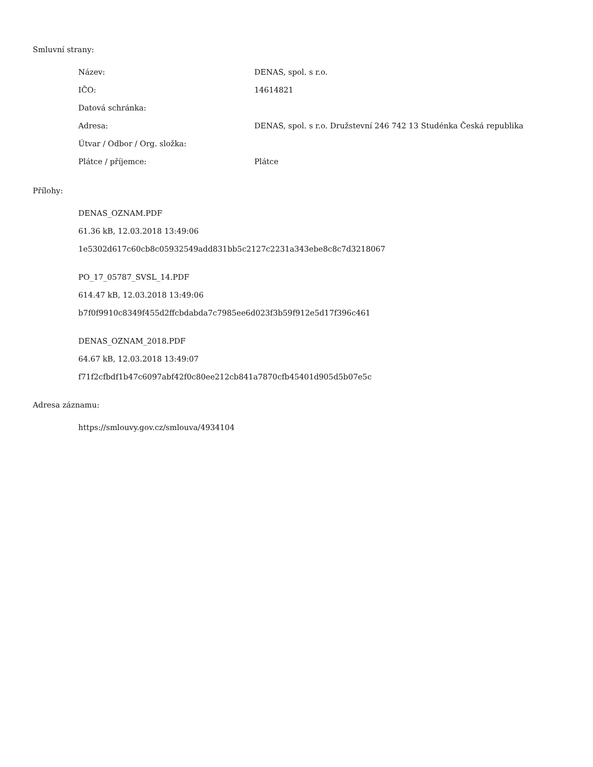Smluvní strany:
| Název: | DENAS, spol. s r.o. |
| IČO: | 14614821 |
| Datová schránka: | |
| Adresa: | DENAS, spol. s r.o. Družstevní 246 742 13 Studénka Česká republika |
| Útvar / Odbor / Org. složka: | |
| Plátce / příjemce: | Plátce |
Přílohy:
DENAS_OZNAM.PDF
61.36 kB, 12.03.2018 13:49:06
1e5302d617c60cb8c05932549add831bb5c2127c2231a343ebe8c8c7d3218067
PO_17_05787_SVSL_14.PDF
614.47 kB, 12.03.2018 13:49:06
b7f0f9910c8349f455d2ffcbdabda7c7985ee6d023f3b59f912e5d17f396c461
DENAS_OZNAM_2018.PDF
64.67 kB, 12.03.2018 13:49:07
f71f2cfbdf1b47c6097abf42f0c80ee212cb841a7870cfb45401d905d5b07e5c
Adresa záznamu:
https://smlouvy.gov.cz/smlouva/4934104